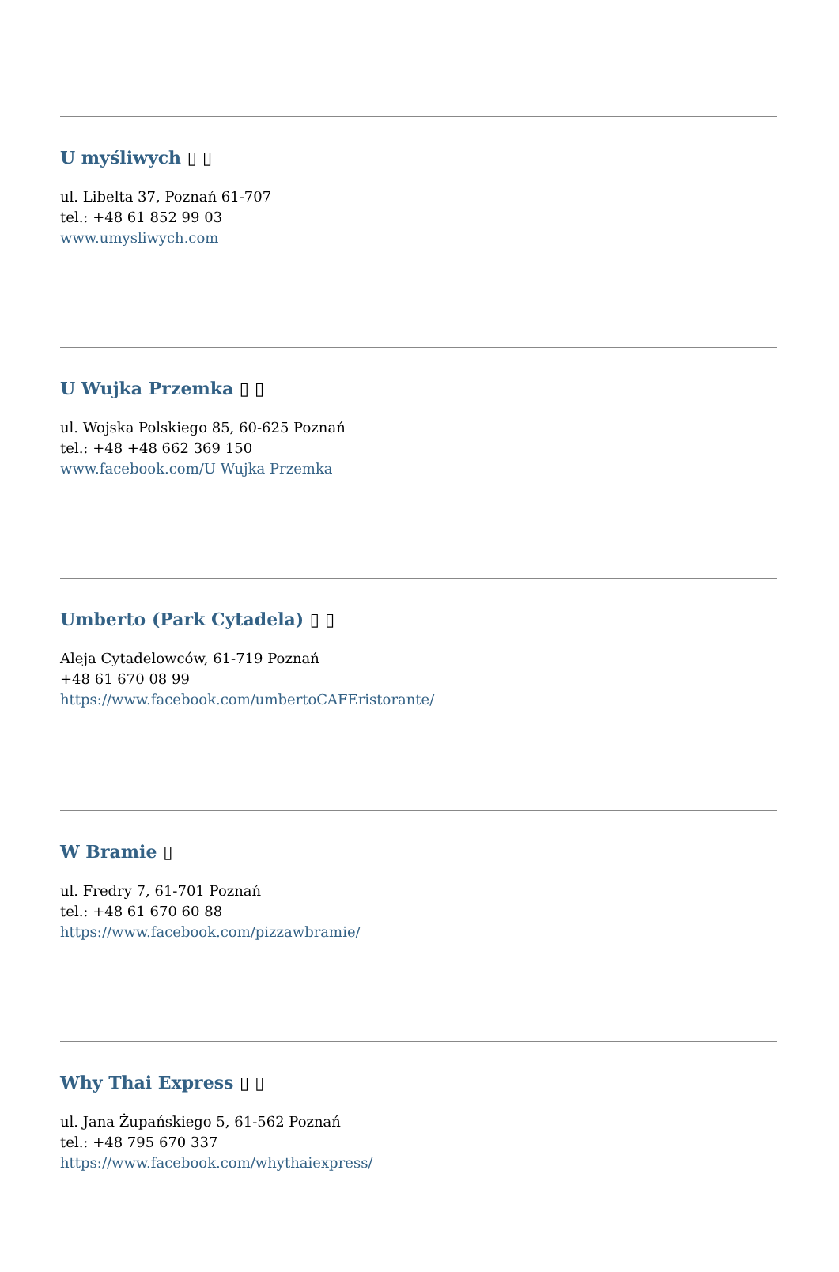U myśliwych ▯ ▯
ul. Libelta 37, Poznań 61-707
tel.: +48 61 852 99 03
www.umysliwych.com
U Wujka Przemka ▯ ▯
ul. Wojska Polskiego 85, 60-625 Poznań
tel.: +48 +48 662 369 150
www.facebook.com/U Wujka Przemka
Umberto (Park Cytadela) ▯ ▯
Aleja Cytadelowców, 61-719 Poznań
+48 61 670 08 99
https://www.facebook.com/umbertoCAFEristorante/
W Bramie ▯
ul. Fredry 7, 61-701 Poznań
tel.: +48 61 670 60 88
https://www.facebook.com/pizzawbramie/
Why Thai Express ▯ ▯
ul. Jana Żupańskiego 5, 61-562 Poznań
tel.: +48 795 670 337
https://www.facebook.com/whythaiexpress/